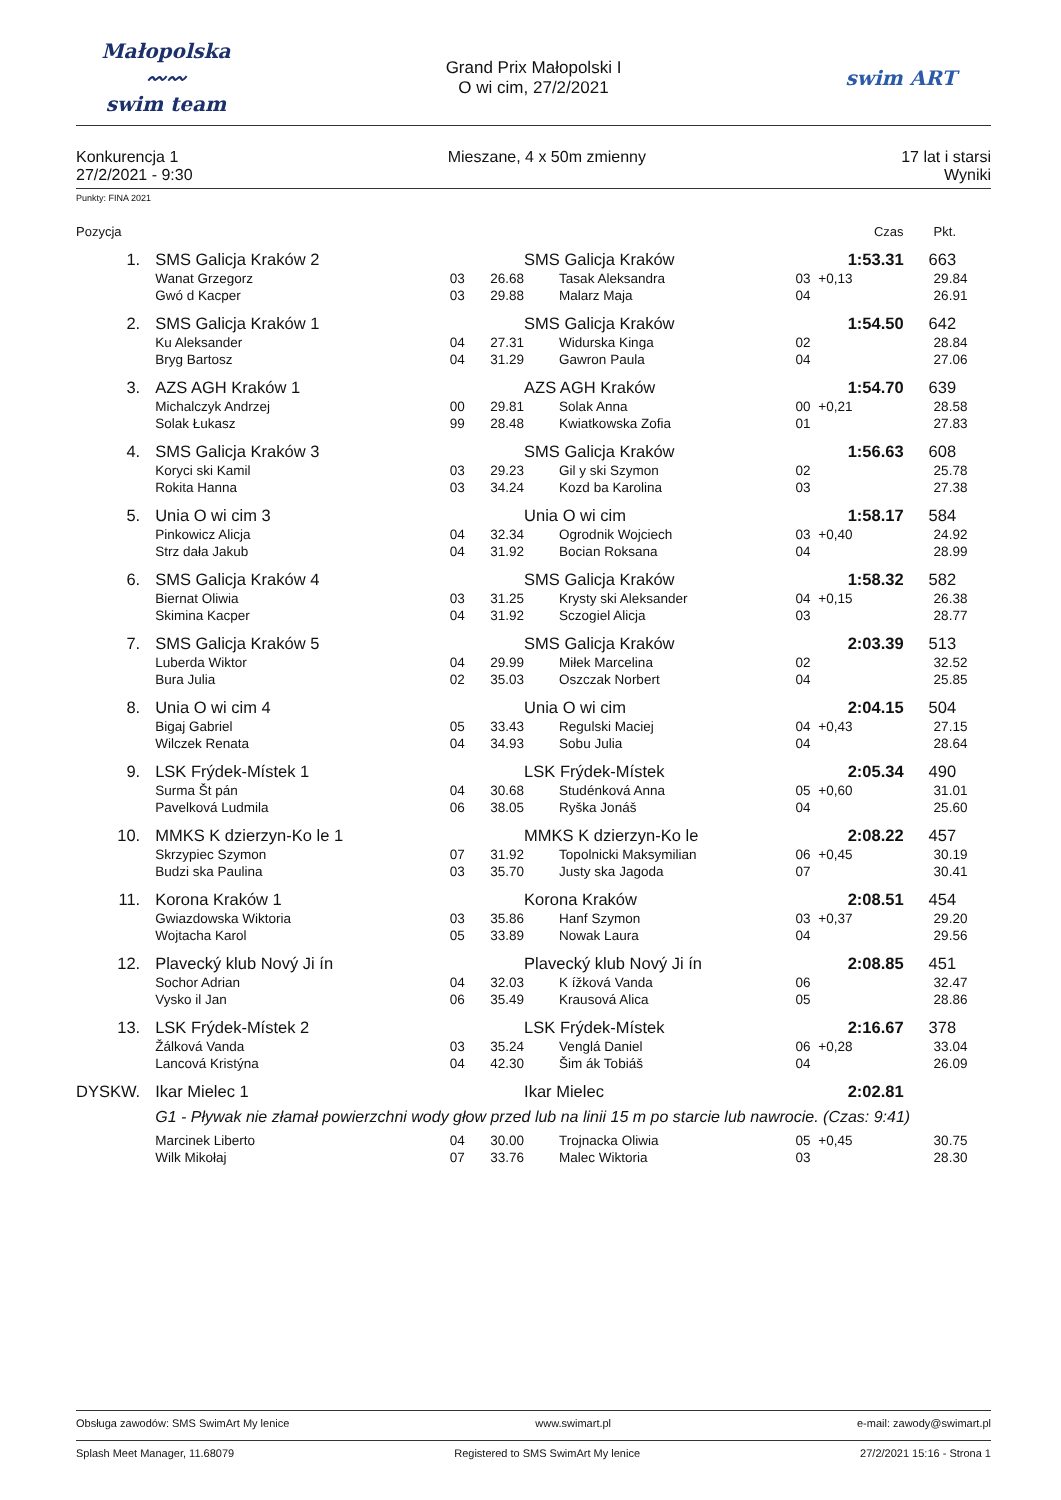Małopolska
〰〰
swim team
Grand Prix Małopolski I
O wi cim, 27/2/2021
swim ART
Konkurencja 1
27/2/2021 - 9:30
Mieszane, 4 x 50m zmienny 17 lat i starsi
Wyniki
Punkty: FINA 2021
| Pozycja | | | | | | Czas | Pkt. |
| 1. | SMS Galicja Kraków 2 | | | SMS Galicja Kraków | | 1:53.31 | 663 |
| | Wanat Grzegorz | 03 | 26.68 | Tasak Aleksandra | 03 | +0,13 | 29.84 |
| | Gwó d Kacper | 03 | 29.88 | Malarz Maja | 04 | | 26.91 |
| 2. | SMS Galicja Kraków 1 | | | SMS Galicja Kraków | | 1:54.50 | 642 |
| | Ku Aleksander | 04 | 27.31 | Widurska Kinga | 02 | | 28.84 |
| | Bryg Bartosz | 04 | 31.29 | Gawron Paula | 04 | | 27.06 |
| 3. | AZS AGH Kraków 1 | | | AZS AGH Kraków | | 1:54.70 | 639 |
| | Michalczyk Andrzej | 00 | 29.81 | Solak Anna | 00 | +0,21 | 28.58 |
| | Solak Łukasz | 99 | 28.48 | Kwiatkowska Zofia | 01 | | 27.83 |
| 4. | SMS Galicja Kraków 3 | | | SMS Galicja Kraków | | 1:56.63 | 608 |
| | Koryci ski Kamil | 03 | 29.23 | Gil y ski Szymon | 02 | | 25.78 |
| | Rokita Hanna | 03 | 34.24 | Kozd ba Karolina | 03 | | 27.38 |
| 5. | Unia O wi cim 3 | | | Unia O wi cim | | 1:58.17 | 584 |
| | Pinkowicz Alicja | 04 | 32.34 | Ogrodnik Wojciech | 03 | +0,40 | 24.92 |
| | Strz dała Jakub | 04 | 31.92 | Bocian Roksana | 04 | | 28.99 |
| 6. | SMS Galicja Kraków 4 | | | SMS Galicja Kraków | | 1:58.32 | 582 |
| | Biernat Oliwia | 03 | 31.25 | Krysty ski Aleksander | 04 | +0,15 | 26.38 |
| | Skimina Kacper | 04 | 31.92 | Sczogiel Alicja | 03 | | 28.77 |
| 7. | SMS Galicja Kraków 5 | | | SMS Galicja Kraków | | 2:03.39 | 513 |
| | Luberda Wiktor | 04 | 29.99 | Miłek Marcelina | 02 | | 32.52 |
| | Bura Julia | 02 | 35.03 | Oszczak Norbert | 04 | | 25.85 |
| 8. | Unia O wi cim 4 | | | Unia O wi cim | | 2:04.15 | 504 |
| | Bigaj Gabriel | 05 | 33.43 | Regulski Maciej | 04 | +0,43 | 27.15 |
| | Wilczek Renata | 04 | 34.93 | Sobu Julia | 04 | | 28.64 |
| 9. | LSK Frýdek-Místek 1 | | | LSK Frýdek-Místek | | 2:05.34 | 490 |
| | Surma Št pán | 04 | 30.68 | Studénková Anna | 05 | +0,60 | 31.01 |
| | Pavelková Ludmila | 06 | 38.05 | Ryška Jonáš | 04 | | 25.60 |
| 10. | MMKS K dzierzyn-Ko le 1 | | | MMKS K dzierzyn-Ko le | | 2:08.22 | 457 |
| | Skrzypiec Szymon | 07 | 31.92 | Topolnicki Maksymilian | 06 | +0,45 | 30.19 |
| | Budzi ska Paulina | 03 | 35.70 | Justy ska Jagoda | 07 | | 30.41 |
| 11. | Korona Kraków 1 | | | Korona Kraków | | 2:08.51 | 454 |
| | Gwiazdowska Wiktoria | 03 | 35.86 | Hanf Szymon | 03 | +0,37 | 29.20 |
| | Wojtacha Karol | 05 | 33.89 | Nowak Laura | 04 | | 29.56 |
| 12. | Plavecký klub Nový Ji ín | | | Plavecký klub Nový Ji ín | | 2:08.85 | 451 |
| | Sochor Adrian | 04 | 32.03 | K ížková Vanda | 06 | | 32.47 |
| | Vysko il Jan | 06 | 35.49 | Krausová Alica | 05 | | 28.86 |
| 13. | LSK Frýdek-Místek 2 | | | LSK Frýdek-Místek | | 2:16.67 | 378 |
| | Žálková Vanda | 03 | 35.24 | Venglá Daniel | 06 | +0,28 | 33.04 |
| | Lancová Kristýna | 04 | 42.30 | Šim ák Tobiáš | 04 | | 26.09 |
| DYSKW. | Ikar Mielec 1 | | | Ikar Mielec | | 2:02.81 | |
| | G1 - Pływak nie złamał powierzchni wody głow przed lub na linii 15 m po starcie lub nawrocie. (Czas: 9:41) | | | | | | |
| | Marcinek Liberto | 04 | 30.00 | Trojnacka Oliwia | 05 | +0,45 | 30.75 |
| | Wilk Mikołaj | 07 | 33.76 | Malec Wiktoria | 03 | | 28.30 |
Obsługa zawodów: SMS SwimArt My lenice www.swimart.pl e-mail: zawody@swimart.pl
Splash Meet Manager, 11.68079 Registered to SMS SwimArt My lenice 27/2/2021 15:16 - Strona 1